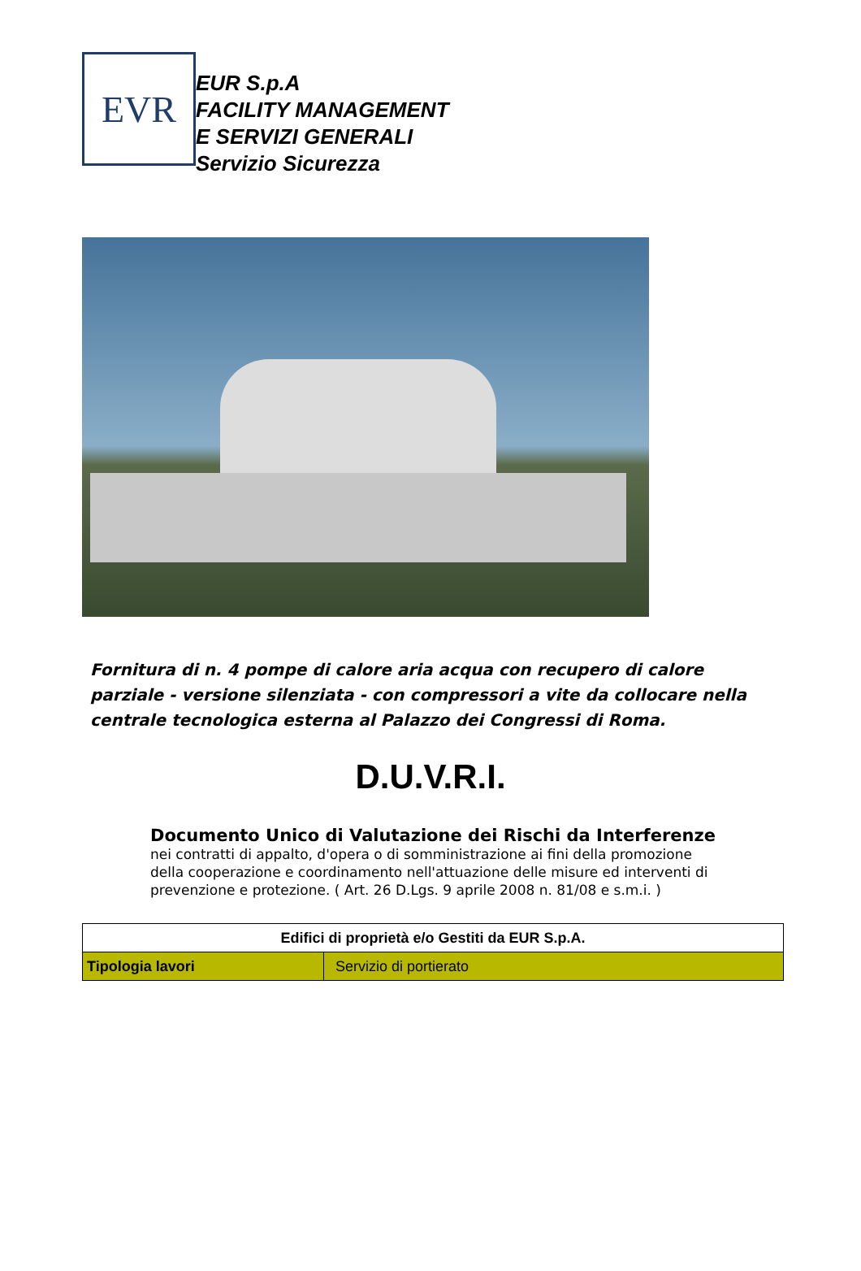EVR
EUR S.p.A
FACILITY MANAGEMENT
E SERVIZI GENERALI
Servizio Sicurezza
Fornitura di n. 4 pompe di calore aria acqua con recupero di calore parziale - versione silenziata - con compressori a vite da collocare nella centrale tecnologica esterna al Palazzo dei Congressi di Roma.
D.U.V.R.I.
Documento Unico di Valutazione dei Rischi da Interferenze
nei contratti di appalto, d'opera o di somministrazione ai fini della promozione della cooperazione e coordinamento nell'attuazione delle misure ed interventi di prevenzione e protezione. ( Art. 26 D.Lgs. 9 aprile 2008 n. 81/08 e s.m.i. )
| Edifici di proprietà e/o Gestiti da EUR S.p.A. | |
| --- | --- |
| Tipologia lavori | Servizio di portierato |